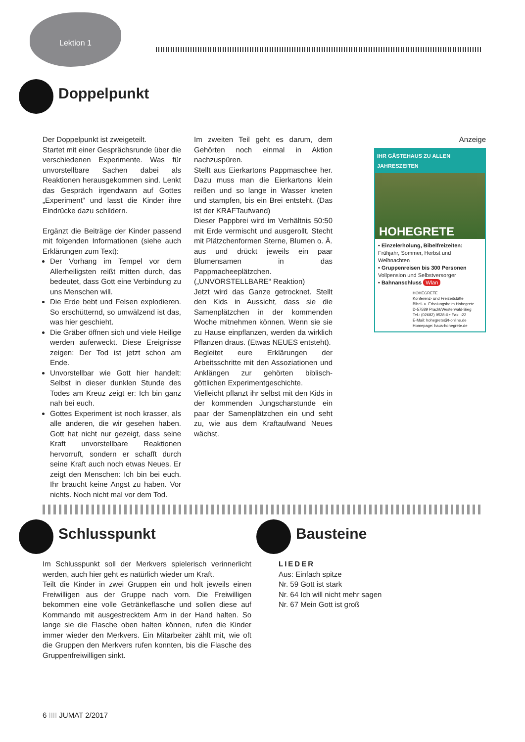Lektion 1
Doppelpunkt
Der Doppelpunkt ist zweigeteilt.
Startet mit einer Gesprächsrunde über die verschiedenen Experimente. Was für unvorstellbare Sachen dabei als Reaktionen herausgekommen sind. Lenkt das Gespräch irgendwann auf Gottes „Experiment“ und lasst die Kinder ihre Eindrücke dazu schildern.
Ergänzt die Beiträge der Kinder passend mit folgenden Informationen (siehe auch Erklärungen zum Text):
Der Vorhang im Tempel vor dem Allerheiligsten reißt mitten durch, das bedeutet, dass Gott eine Verbindung zu uns Menschen will.
Die Erde bebt und Felsen explodieren. So erschütternd, so umwälzend ist das, was hier geschieht.
Die Gräber öffnen sich und viele Heilige werden auferweckt. Diese Ereignisse zeigen: Der Tod ist jetzt schon am Ende.
Unvorstellbar wie Gott hier handelt: Selbst in dieser dunklen Stunde des Todes am Kreuz zeigt er: Ich bin ganz nah bei euch.
Gottes Experiment ist noch krasser, als alle anderen, die wir gesehen haben. Gott hat nicht nur gezeigt, dass seine Kraft unvorstellbare Reaktionen hervorruft, sondern er schafft durch seine Kraft auch noch etwas Neues. Er zeigt den Menschen: Ich bin bei euch. Ihr braucht keine Angst zu haben. Vor nichts. Noch nicht mal vor dem Tod.
Im zweiten Teil geht es darum, dem Gehörten noch einmal in Aktion nachzuspüren.
Stellt aus Eierkartons Pappmaschee her. Dazu muss man die Eierkartons klein reißen und so lange in Wasser kneten und stampfen, bis ein Brei entsteht. (Das ist der KRAFTaufwand)
Dieser Pappbrei wird im Verhältnis 50:50 mit Erde vermischt und ausgerollt. Stecht mit Plätzchenformen Sterne, Blumen o. Ä. aus und drückt jeweils ein paar Blumensamen in das Pappmacheeplätzchen. („UNVORSTELLBARE“ Reaktion)
Jetzt wird das Ganze getrocknet. Stellt den Kids in Aussicht, dass sie die Samenplätzchen in der kommenden Woche mitnehmen können. Wenn sie sie zu Hause einpflanzen, werden da wirklich Pflanzen draus. (Etwas NEUES entsteht).
Begleitet eure Erklärungen der Arbeitsschritte mit den Assoziationen und Anklängen zur gehörten biblisch-göttlichen Experimentgeschichte.
Vielleicht pflanzt ihr selbst mit den Kids in der kommenden Jungscharstunde ein paar der Samenplätzchen ein und seht zu, wie aus dem Kraftaufwand Neues wächst.
Anzeige
IHR GÄSTEHAUS ZU ALLEN JAHRESZEITEN
HOHEGRETE
• Einzelerholung, Bibelfreizeiten:
Frühjahr, Sommer, Herbst und Weihnachten
• Gruppenreisen bis 300 Personen
Vollpension und Selbstversorger
• Bahnanschluss Wlan
HOHEGRETE
Konferenz- und Freizeitstätte
Bibel- u. Erholungsheim Hohegrete
D-57589 Pracht/Westerwald-Sieg
Tel.: (02682) 9528-0 • Fax: -22
E-Mail: hohegrete@t-online.de
Homepage: haus-hohegrete.de
Schlusspunkt
Im Schlusspunkt soll der Merkvers spielerisch verinnerlicht werden, auch hier geht es natürlich wieder um Kraft.
Teilt die Kinder in zwei Gruppen ein und holt jeweils einen Freiwilligen aus der Gruppe nach vorn. Die Freiwilligen bekommen eine volle Getränkeflasche und sollen diese auf Kommando mit ausgestrecktem Arm in der Hand halten. So lange sie die Flasche oben halten können, rufen die Kinder immer wieder den Merkvers. Ein Mitarbeiter zählt mit, wie oft die Gruppen den Merkvers rufen konnten, bis die Flasche des Gruppenfreiwilligen sinkt.
Bausteine
LIEDER
Aus: Einfach spitze
Nr. 59 Gott ist stark
Nr. 64 Ich will nicht mehr sagen
Nr. 67 Mein Gott ist groß
6 IIII JUMAT 2/2017